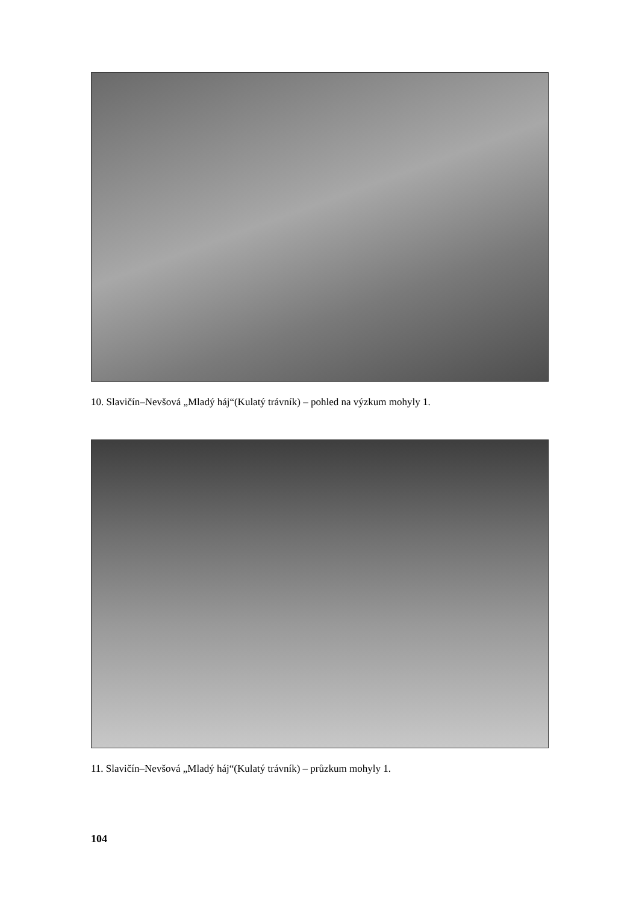10. Slavičín–Nevšová „Mladý háj“(Kulatý trávník) – pohled na výzkum mohyly 1.
11. Slavičín–Nevšová „Mladý háj“(Kulatý trávník) – průzkum mohyly 1.
104